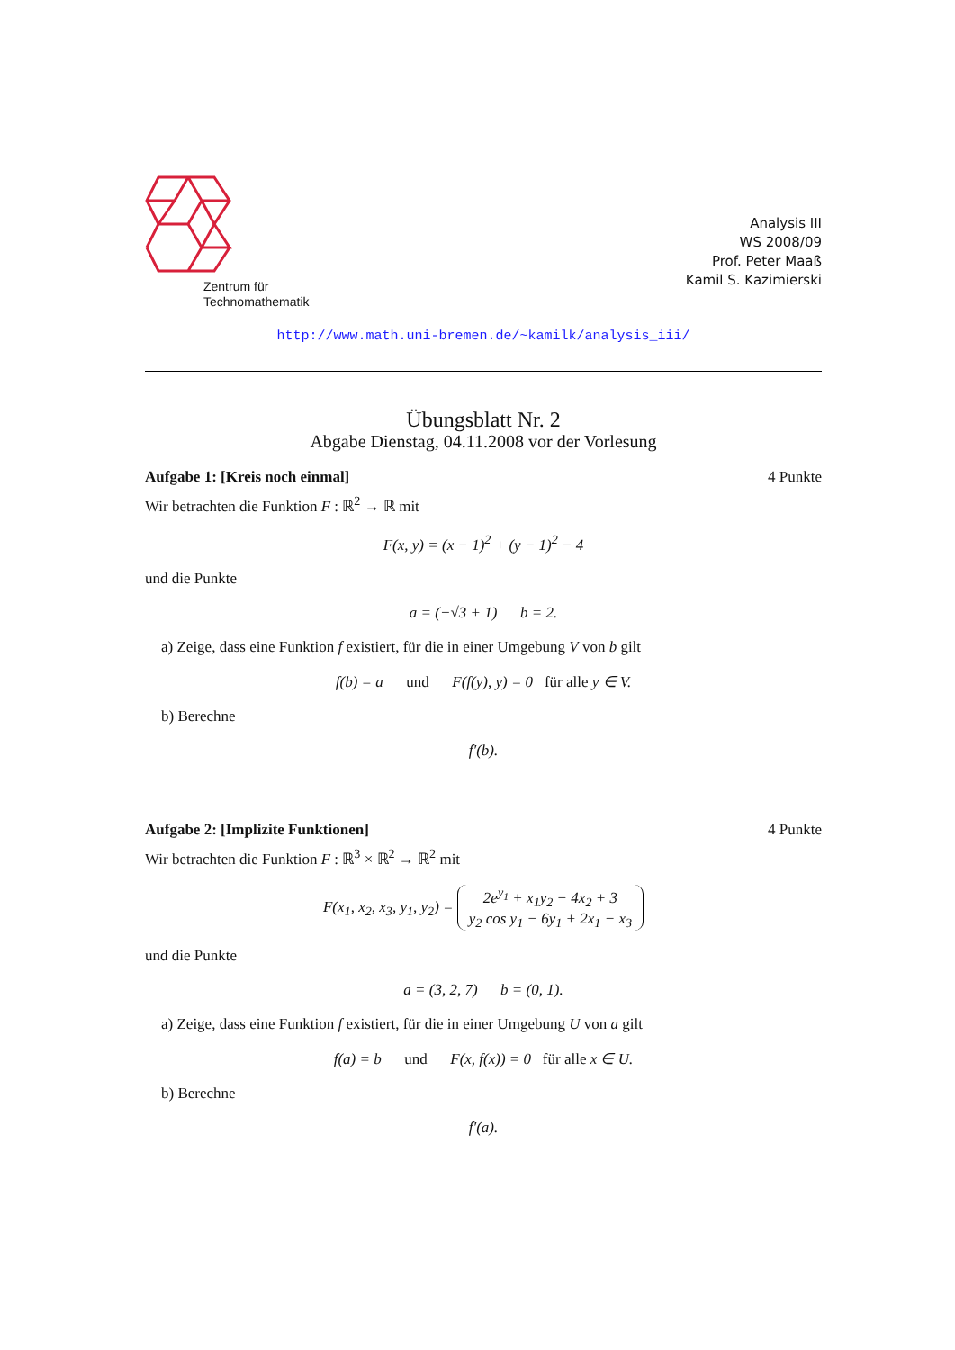Zentrum für
Technomathematik
Analysis III
WS 2008/09
Prof. Peter Maaß
Kamil S. Kazimierski
http://www.math.uni-bremen.de/~kamilk/analysis_iii/
Übungsblatt Nr. 2
Abgabe Dienstag, 04.11.2008 vor der Vorlesung
Aufgabe 1: [Kreis noch einmal] 4 Punkte
Wir betrachten die Funktion F : ℝ<sup>2</sup> → ℝ mit
F(x, y) = (x − 1)<sup>2</sup> + (y − 1)<sup>2</sup> − 4
und die Punkte
a = (−√3 + 1) b = 2.
a) Zeige, dass eine Funktion f existiert, für die in einer Umgebung V von b gilt
f(b) = a und F(f(y), y) = 0 für alle y ∈ V.
b) Berechne
f′(b).
Aufgabe 2: [Implizite Funktionen] 4 Punkte
Wir betrachten die Funktion F : ℝ<sup>3</sup> × ℝ<sup>2</sup> → ℝ<sup>2</sup> mit
F(x<sub>1</sub>, x<sub>2</sub>, x<sub>3</sub>, y<sub>1</sub>, y<sub>2</sub>) = 2e<sup>y<sub>1</sub></sup> + x<sub>1</sub>y<sub>2</sub> − 4x<sub>2</sub> + 3
y<sub>2</sub> cos y<sub>1</sub> − 6y<sub>1</sub> + 2x<sub>1</sub> − x<sub>3</sub>
und die Punkte
a = (3, 2, 7) b = (0, 1).
a) Zeige, dass eine Funktion f existiert, für die in einer Umgebung U von a gilt
f(a) = b und F(x, f(x)) = 0 für alle x ∈ U.
b) Berechne
f′(a).